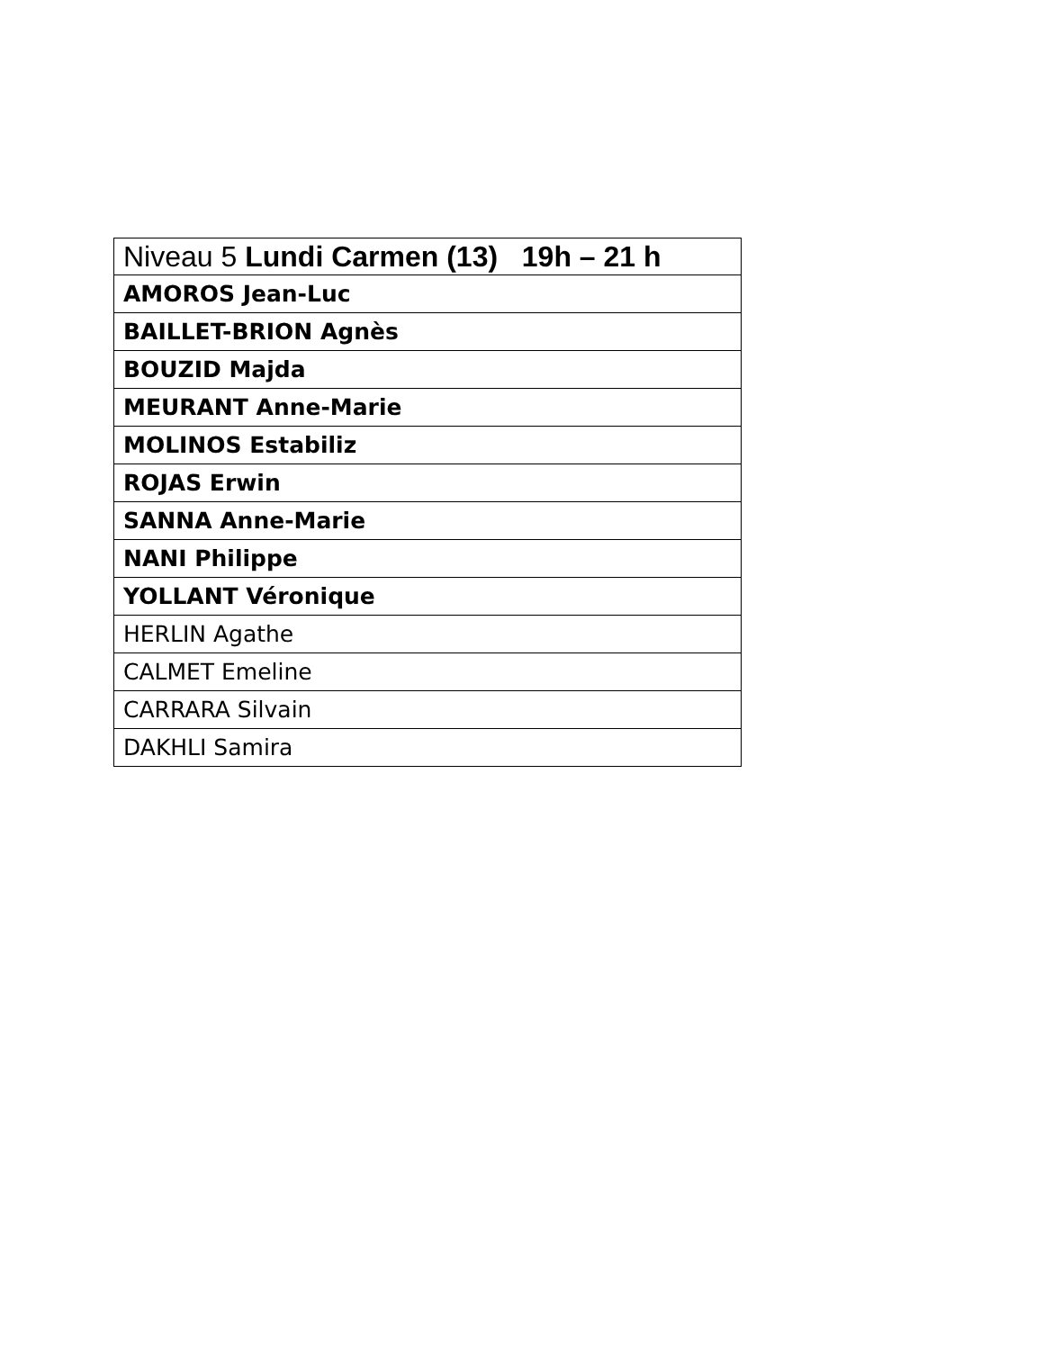| Niveau 5 Lundi Carmen (13) 19h – 21 h |
| --- |
| AMOROS Jean-Luc |
| BAILLET-BRION Agnès |
| BOUZID Majda |
| MEURANT Anne-Marie |
| MOLINOS Estabiliz |
| ROJAS Erwin |
| SANNA Anne-Marie |
| NANI Philippe |
| YOLLANT Véronique |
| HERLIN Agathe |
| CALMET Emeline |
| CARRARA Silvain |
| DAKHLI Samira |